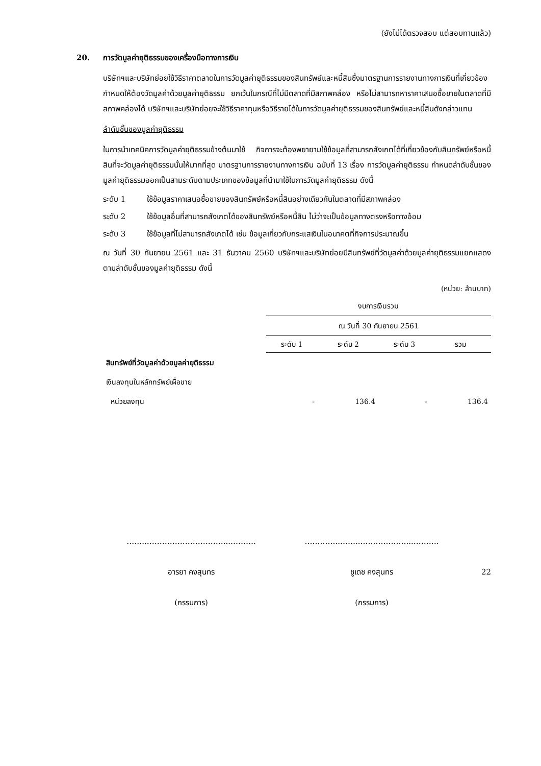(ยังไม่ได้ตรวจสอบ แต่สอบทานแล้ว)
20. การวัดมูลค่ายุติธรรมของเครื่องมือทางการเงิน
บริษัทฯและบริษัทย่อยใช้วิธีราคาตลาดในการวัดมูลค่ายุติธรรมของสินทรัพย์และหนี้สินซึ่งมาตรฐานการรายงานทางการเงินที่เกี่ยวข้องกำหนดให้ต้องวัดมูลค่าด้วยมูลค่ายุติธรรม ยกเว้นในกรณีที่ไม่มีตลาดที่มีสภาพคล่อง หรือไม่สามารถหาราคาเสนอซื้อขายในตลาดที่มีสภาพคล่องได้ บริษัทฯและบริษัทย่อยจะใช้วิธีราคาทุนหรือวิธีรายได้ในการวัดมูลค่ายุติธรรมของสินทรัพย์และหนี้สินดังกล่าวแทน
ลำดับชั้นของมูลค่ายุติธรรม
ในการนำเทคนิคการวัดมูลค่ายุติธรรมข้างต้นมาใช้ กิจการจะต้องพยายามใช้ข้อมูลที่สามารถสังเกตได้ที่เกี่ยวข้องกับสินทรัพย์หรือหนี้สินที่จะวัดมูลค่ายุติธรรมนั้นให้มากที่สุด มาตรฐานการรายงานทางการเงิน ฉบับที่ 13 เรื่อง การวัดมูลค่ายุติธรรม กำหนดลำดับชั้นของมูลค่ายุติธรรมออกเป็นสามระดับตามประเภทของข้อมูลที่นำมาใช้ในการวัดมูลค่ายุติธรรม ดังนี้
ระดับ 1 ใช้ข้อมูลราคาเสนอซื้อขายของสินทรัพย์หรือหนี้สินอย่างเดียวกันในตลาดที่มีสภาพคล่อง
ระดับ 2 ใช้ข้อมูลอื่นที่สามารถสังเกตได้ของสินทรัพย์หรือหนี้สิน ไม่ว่าจะเป็นข้อมูลทางตรงหรือทางอ้อม
ระดับ 3 ใช้ข้อมูลที่ไม่สามารถสังเกตได้ เช่น ข้อมูลเกี่ยวกับกระแสเงินในอนาคตที่กิจการประมาณขึ้น
ณ วันที่ 30 กันยายน 2561 และ 31 ธันวาคม 2560 บริษัทฯและบริษัทย่อยมีสินทรัพย์ที่วัดมูลค่าด้วยมูลค่ายุติธรรมแยกแสดงตามลำดับชั้นของมูลค่ายุติธรรม ดังนี้
(หน่วย: ล้านบาท)
| | งบการเงินรวม | | | |
| | ณ วันที่ 30 กันยายน 2561 | | | |
| | ระดับ 1 | ระดับ 2 | ระดับ 3 | รวม |
| สินทรัพย์ที่วัดมูลค่าด้วยมูลค่ายุติธรรม | | | | |
| เงินลงทุนในหลักทรัพย์เผื่อขาย | | | | |
| หน่วยลงทุน | - | 136.4 | - | 136.4 |
……..…………………………...……….
อารยา คงสุนทร
(กรรมการ)
…………..……..………………...……….
ชูเดช คงสุนทร
(กรรมการ)
22